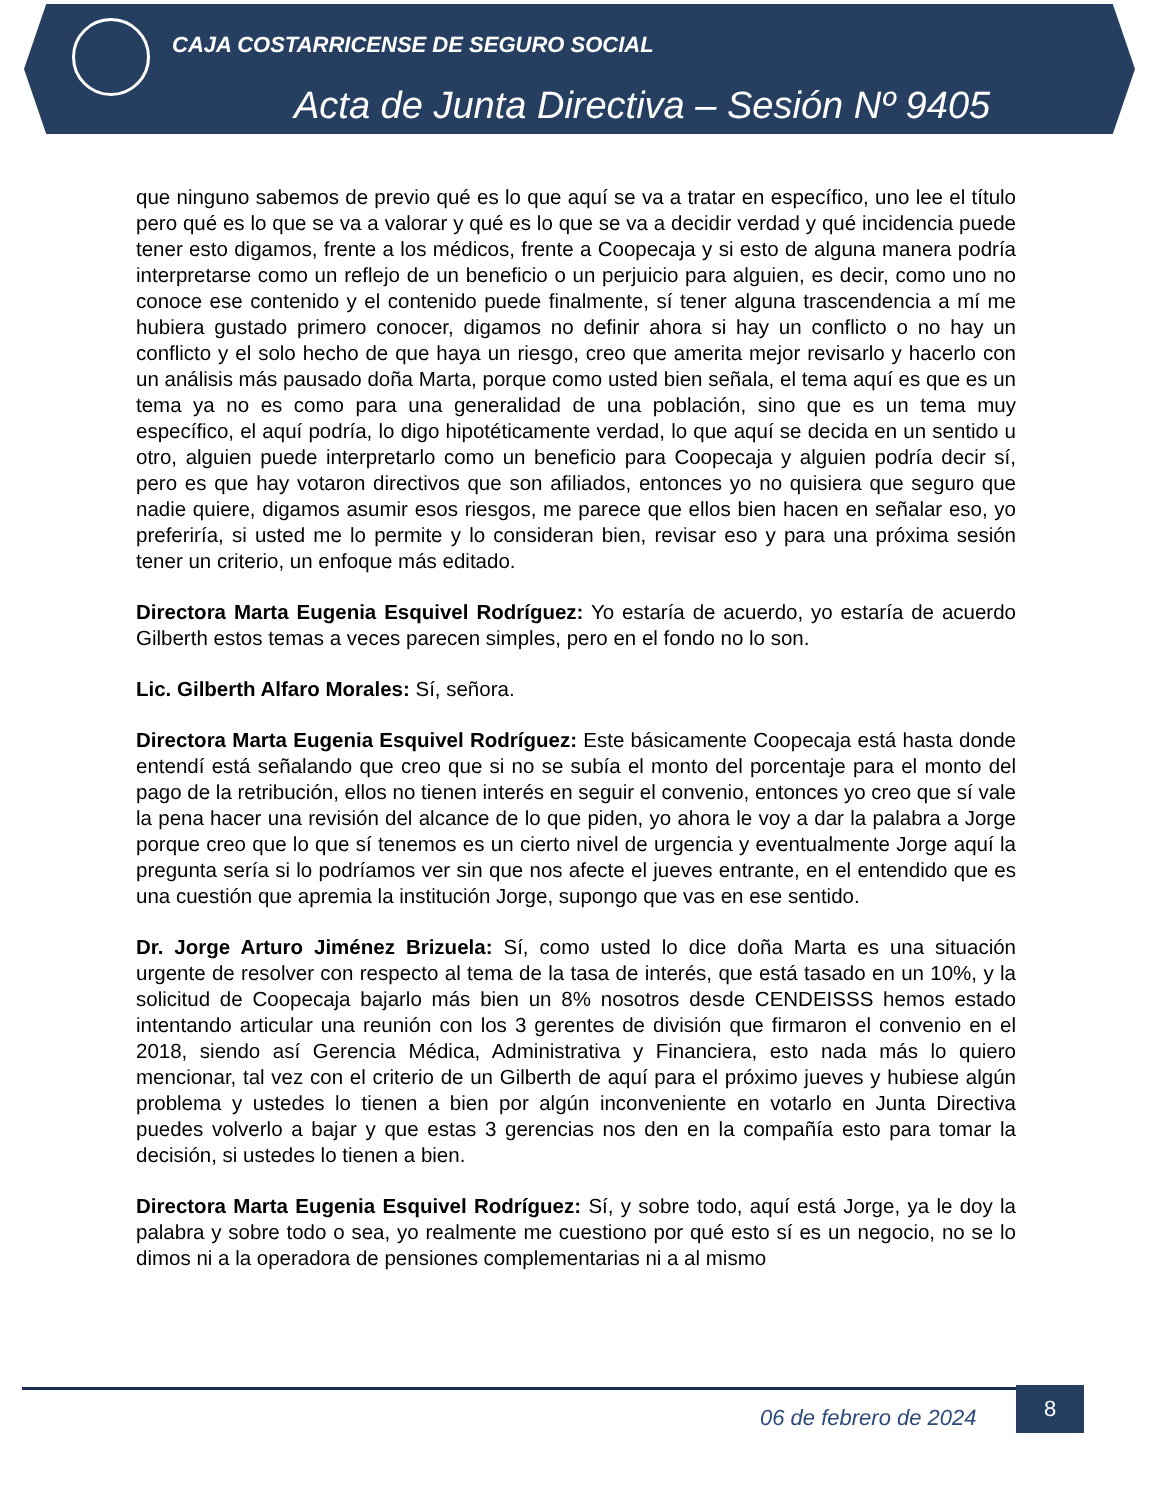CAJA COSTARRICENSE DE SEGURO SOCIAL
Acta de Junta Directiva – Sesión Nº 9405
que ninguno sabemos de previo qué es lo que aquí se va a tratar en específico, uno lee el título pero qué es lo que se va a valorar y qué es lo que se va a decidir verdad y qué incidencia puede tener esto digamos, frente a los médicos, frente a Coopecaja y si esto de alguna manera podría interpretarse como un reflejo de un beneficio o un perjuicio para alguien, es decir, como uno no conoce ese contenido y el contenido puede finalmente, sí tener alguna trascendencia a mí me hubiera gustado primero conocer, digamos no definir ahora si hay un conflicto o no hay un conflicto y el solo hecho de que haya un riesgo, creo que amerita mejor revisarlo y hacerlo con un análisis más pausado doña Marta, porque como usted bien señala, el tema aquí es que es un tema ya no es como para una generalidad de una población, sino que es un tema muy específico, el aquí podría, lo digo hipotéticamente verdad, lo que aquí se decida en un sentido u otro, alguien puede interpretarlo como un beneficio para Coopecaja y alguien podría decir sí, pero es que hay votaron directivos que son afiliados, entonces yo no quisiera que seguro que nadie quiere, digamos asumir esos riesgos, me parece que ellos bien hacen en señalar eso, yo preferiría, si usted me lo permite y lo consideran bien, revisar eso y para una próxima sesión tener un criterio, un enfoque más editado.
Directora Marta Eugenia Esquivel Rodríguez: Yo estaría de acuerdo, yo estaría de acuerdo Gilberth estos temas a veces parecen simples, pero en el fondo no lo son.
Lic. Gilberth Alfaro Morales: Sí, señora.
Directora Marta Eugenia Esquivel Rodríguez: Este básicamente Coopecaja está hasta donde entendí está señalando que creo que si no se subía el monto del porcentaje para el monto del pago de la retribución, ellos no tienen interés en seguir el convenio, entonces yo creo que sí vale la pena hacer una revisión del alcance de lo que piden, yo ahora le voy a dar la palabra a Jorge porque creo que lo que sí tenemos es un cierto nivel de urgencia y eventualmente Jorge aquí la pregunta sería si lo podríamos ver sin que nos afecte el jueves entrante, en el entendido que es una cuestión que apremia la institución Jorge, supongo que vas en ese sentido.
Dr. Jorge Arturo Jiménez Brizuela: Sí, como usted lo dice doña Marta es una situación urgente de resolver con respecto al tema de la tasa de interés, que está tasado en un 10%, y la solicitud de Coopecaja bajarlo más bien un 8% nosotros desde CENDEISSS hemos estado intentando articular una reunión con los 3 gerentes de división que firmaron el convenio en el 2018, siendo así Gerencia Médica, Administrativa y Financiera, esto nada más lo quiero mencionar, tal vez con el criterio de un Gilberth de aquí para el próximo jueves y hubiese algún problema y ustedes lo tienen a bien por algún inconveniente en votarlo en Junta Directiva puedes volverlo a bajar y que estas 3 gerencias nos den en la compañía esto para tomar la decisión, si ustedes lo tienen a bien.
Directora Marta Eugenia Esquivel Rodríguez: Sí, y sobre todo, aquí está Jorge, ya le doy la palabra y sobre todo o sea, yo realmente me cuestiono por qué esto sí es un negocio, no se lo dimos ni a la operadora de pensiones complementarias ni a al mismo
06 de febrero de 2024
8